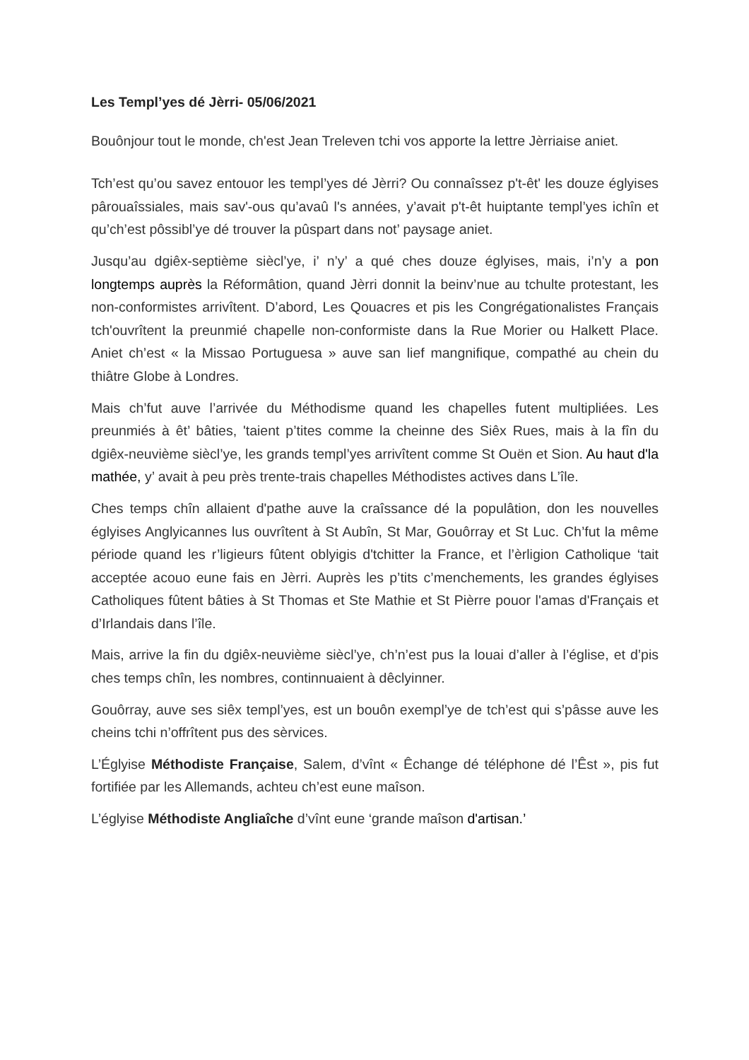Les Templ’yes dé Jèrri- 05/06/2021
Bouônjour tout le monde, ch'est Jean Treleven tchi vos apporte la lettre Jèrriaise aniet.
Tch’est qu’ou savez entouor les templ’yes dé Jèrri? Ou connaîssez p't-êt' les douze églyises pârouaîssiales, mais sav'-ous qu’avaû l's années, y’avait p't-êt huiptante templ’yes ichîn et qu’ch’est pôssibl’ye dé trouver la pûspart dans not’ paysage aniet.
Jusqu’au dgiêx-septième siècl’ye, i’ n’y’ a qué ches douze églyises, mais, i’n’y a pon longtemps auprès la Réformâtion, quand Jèrri donnit la beinv’nue au tchulte protestant, les non-conformistes arrivîtent. D’abord, Les Qouacres et pis les Congrégationalistes Français tch'ouvrîtent la preunmié chapelle non-conformiste dans la Rue Morier ou Halkett Place. Aniet ch’est « la Missao Portuguesa » auve san lief mangnifique, compathé au chein du thiâtre Globe à Londres.
Mais ch’fut auve l’arrivée du Méthodisme quand les chapelles futent multipliées. Les preunmiés à êt’ bâties, 'taient p’tites comme la cheinne des Siêx Rues, mais à la fîn du dgiêx-neuvième siècl’ye, les grands templ’yes arrivîtent comme St Ouën et Sion. Au haut d'la mathée, y’ avait à peu près trente-trais chapelles Méthodistes actives dans L’île.
Ches temps chîn allaient d'pathe auve la craîssance dé la populâtion, don les nouvelles églyises Anglyicannes lus ouvrîtent à St Aubîn, St Mar, Gouôrray et St Luc. Ch’fut la même période quand les r’ligieurs fûtent oblyigis d'tchitter la France, et l’èrligion Catholique ‘tait acceptée acouo eune fais en Jèrri. Auprès les p’tits c’menchements, les grandes églyises Catholiques fûtent bâties à St Thomas et Ste Mathie et St Pièrre pouor l'amas d'Français et d’Irlandais dans l’île.
Mais, arrive la fin du dgiêx-neuvième siècl’ye, ch’n’est pus la louai d’aller à l’église, et d’pis ches temps chîn, les nombres, continnuaient à dêclyinner.
Gouôrray, auve ses siêx templ’yes, est un bouôn exempl’ye de tch’est qui s’pâsse auve les cheins tchi n’offrîtent pus des sèrvices.
L’Églyise Méthodiste Française, Salem, d’vînt « Êchange dé téléphone dé l’Êst », pis fut fortifiée par les Allemands, achteu ch’est eune maîson.
L’églyise Méthodiste Angliaîche d’vînt eune ‘grande maîson d'artisan.’